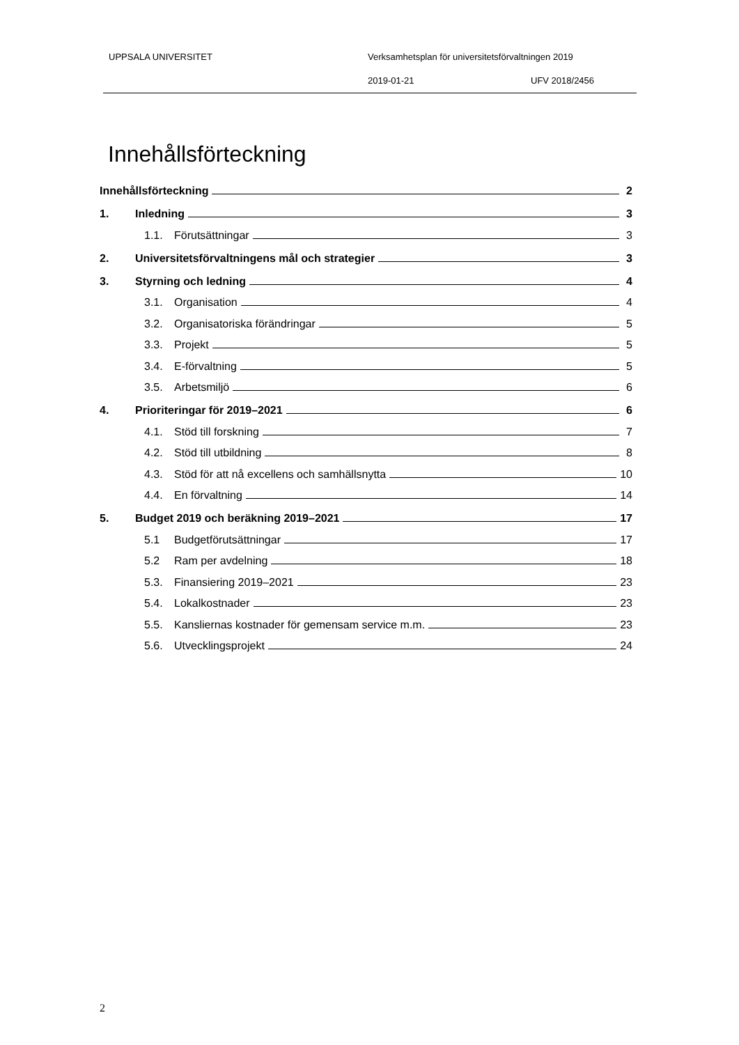UPPSALA UNIVERSITET
Verksamhetsplan för universitetsförvaltningen 2019
2019-01-21 UFV 2018/2456
Innehållsförteckning
Innehållsförteckning 2
1. Inledning 3
1.1. Förutsättningar 3
2. Universitetsförvaltningens mål och strategier 3
3. Styrning och ledning 4
3.1. Organisation 4
3.2. Organisatoriska förändringar 5
3.3. Projekt 5
3.4. E-förvaltning 5
3.5. Arbetsmiljö 6
4. Prioriteringar för 2019–2021 6
4.1. Stöd till forskning 7
4.2. Stöd till utbildning 8
4.3. Stöd för att nå excellens och samhällsnytta 10
4.4. En förvaltning 14
5. Budget 2019 och beräkning 2019–2021 17
5.1 Budgetförutsättningar 17
5.2 Ram per avdelning 18
5.3. Finansiering 2019–2021 23
5.4. Lokalkostnader 23
5.5. Kansliernas kostnader för gemensam service m.m. 23
5.6. Utvecklingsprojekt 24
2